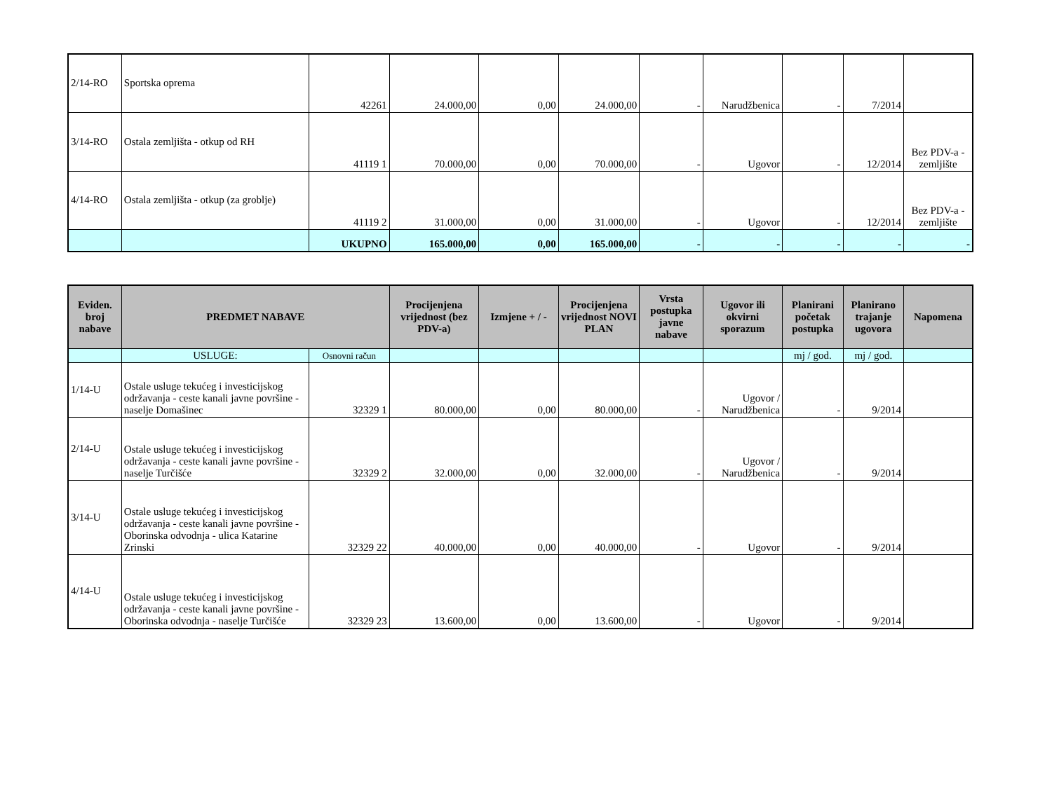| 2/14-RO | Sportska oprema | 42261 | 24.000,00 | 0,00 | 24.000,00 | - | Narudžbenica | - | 7/2014 | |
| 3/14-RO | Ostala zemljišta - otkup od RH | 41119 1 | 70.000,00 | 0,00 | 70.000,00 | - | Ugovor | - | 12/2014 | Bez PDV-a - zemljište |
| 4/14-RO | Ostala zemljišta - otkup (za groblje) | 41119 2 | 31.000,00 | 0,00 | 31.000,00 | - | Ugovor | - | 12/2014 | Bez PDV-a - zemljište |
| | | UKUPNO | 165.000,00 | 0,00 | 165.000,00 | - | - | - | - | - |
| Eviden. broj nabave | PREDMET NABAVE | | Procijenjena vrijednost (bez PDV-a) | Izmjene + / - | Procijenjena vrijednost NOVI PLAN | Vrsta postupka javne nabave | Ugovor ili okvirni sporazum | Planirani početak postupka | Planirano trajanje ugovora | Napomena |
| --- | --- | --- | --- | --- | --- | --- | --- | --- | --- | --- |
| | USLUGE: | Osnovni račun | | | | | | mj / god. | mj / god. | |
| 1/14-U | Ostale usluge tekućeg i investicijskog održavanja - ceste kanali javne površine - naselje Domašinec | 32329 1 | 80.000,00 | 0,00 | 80.000,00 | - | Ugovor / Narudžbenica | - | 9/2014 | |
| 2/14-U | Ostale usluge tekućeg i investicijskog održavanja - ceste kanali javne površine - naselje Turčišće | 32329 2 | 32.000,00 | 0,00 | 32.000,00 | - | Ugovor / Narudžbenica | - | 9/2014 | |
| 3/14-U | Ostale usluge tekućeg i investicijskog održavanja - ceste kanali javne površine - Oborinska odvodnja - ulica Katarine Zrinski | 32329 22 | 40.000,00 | 0,00 | 40.000,00 | - | Ugovor | - | 9/2014 | |
| 4/14-U | Ostale usluge tekućeg i investicijskog održavanja - ceste kanali javne površine - Oborinska odvodnja - naselje Turčišće | 32329 23 | 13.600,00 | 0,00 | 13.600,00 | - | Ugovor | - | 9/2014 | |